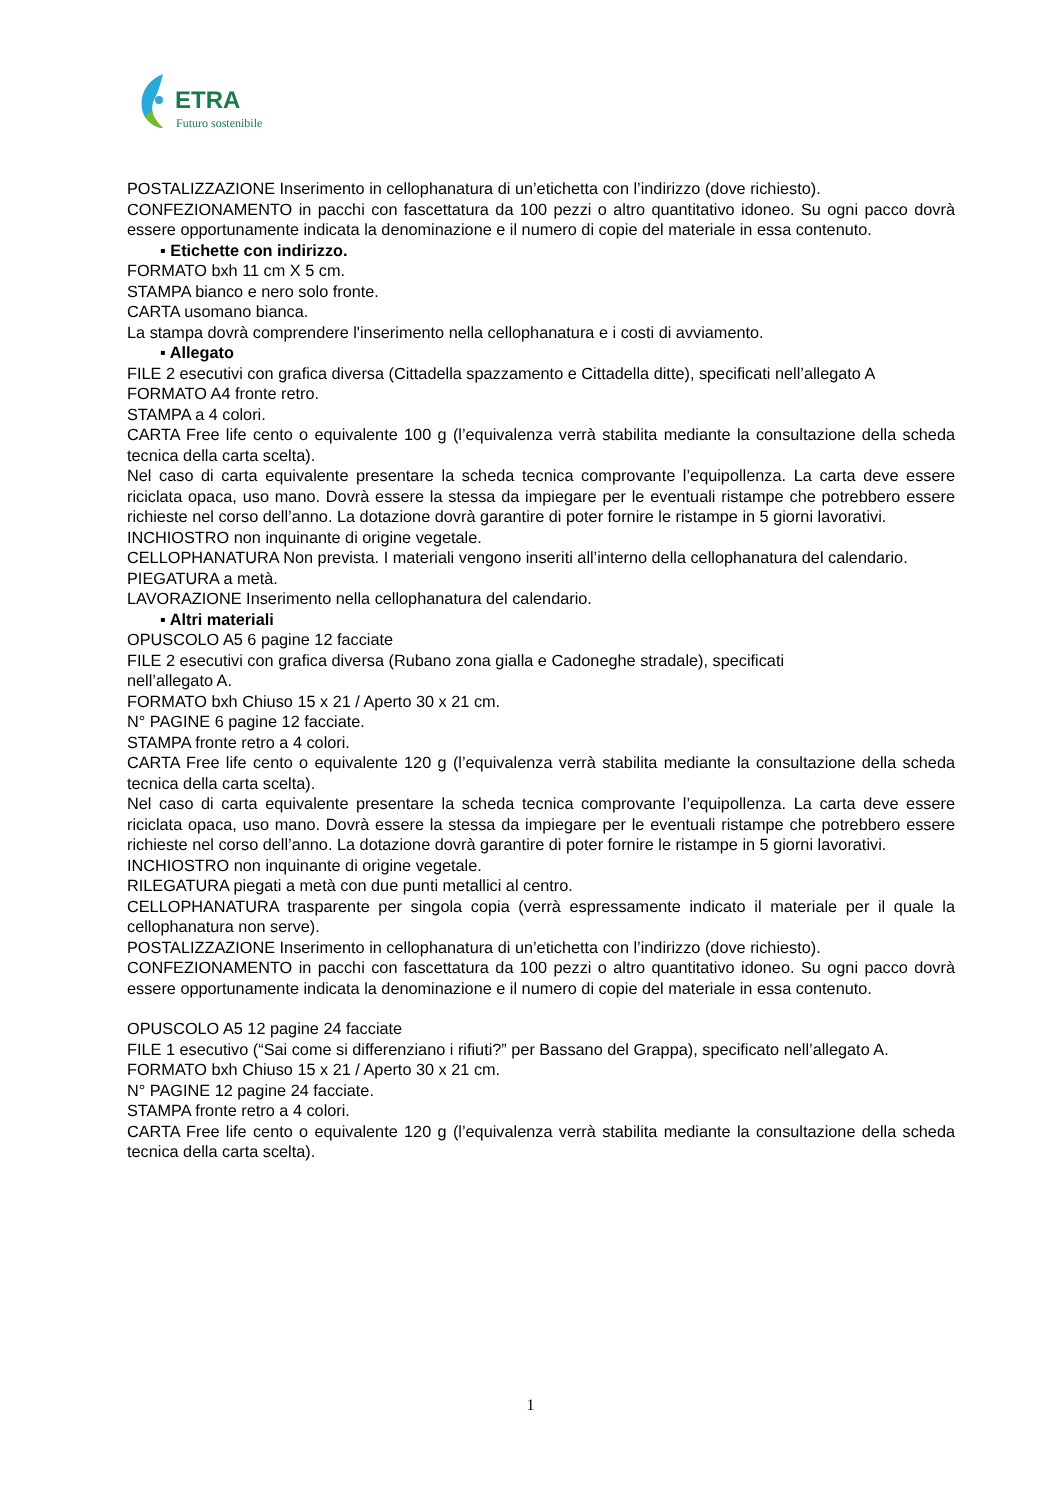ETRA
Futuro sostenibile
POSTALIZZAZIONE Inserimento in cellophanatura di un’etichetta con l’indirizzo (dove richiesto).
CONFEZIONAMENTO in pacchi con fascettatura da 100 pezzi o altro quantitativo idoneo. Su ogni pacco dovrà essere opportunamente indicata la denominazione e il numero di copie del materiale in essa contenuto.
▪ Etichette con indirizzo.
FORMATO bxh 11 cm X 5 cm.
STAMPA bianco e nero solo fronte.
CARTA usomano bianca.
La stampa dovrà comprendere l'inserimento nella cellophanatura e i costi di avviamento.
▪ Allegato
FILE 2 esecutivi con grafica diversa (Cittadella spazzamento e Cittadella ditte), specificati nell’allegato A
FORMATO A4 fronte retro.
STAMPA a 4 colori.
CARTA Free life cento o equivalente 100 g (l’equivalenza verrà stabilita mediante la consultazione della scheda tecnica della carta scelta).
Nel caso di carta equivalente presentare la scheda tecnica comprovante l’equipollenza. La carta deve essere riciclata opaca, uso mano. Dovrà essere la stessa da impiegare per le eventuali ristampe che potrebbero essere richieste nel corso dell’anno. La dotazione dovrà garantire di poter fornire le ristampe in 5 giorni lavorativi.
INCHIOSTRO non inquinante di origine vegetale.
CELLOPHANATURA Non prevista. I materiali vengono inseriti all’interno della cellophanatura del calendario.
PIEGATURA a metà.
LAVORAZIONE Inserimento nella cellophanatura del calendario.
▪ Altri materiali
OPUSCOLO A5 6 pagine 12 facciate
FILE 2 esecutivi con grafica diversa (Rubano zona gialla e Cadoneghe stradale), specificati
nell’allegato A.
FORMATO bxh Chiuso 15 x 21 / Aperto 30 x 21 cm.
N° PAGINE 6 pagine 12 facciate.
STAMPA fronte retro a 4 colori.
CARTA Free life cento o equivalente 120 g (l’equivalenza verrà stabilita mediante la consultazione della scheda tecnica della carta scelta).
Nel caso di carta equivalente presentare la scheda tecnica comprovante l’equipollenza. La carta deve essere riciclata opaca, uso mano. Dovrà essere la stessa da impiegare per le eventuali ristampe che potrebbero essere richieste nel corso dell’anno. La dotazione dovrà garantire di poter fornire le ristampe in 5 giorni lavorativi.
INCHIOSTRO non inquinante di origine vegetale.
RILEGATURA piegati a metà con due punti metallici al centro.
CELLOPHANATURA trasparente per singola copia (verrà espressamente indicato il materiale per il quale la cellophanatura non serve).
POSTALIZZAZIONE Inserimento in cellophanatura di un’etichetta con l’indirizzo (dove richiesto).
CONFEZIONAMENTO in pacchi con fascettatura da 100 pezzi o altro quantitativo idoneo. Su ogni pacco dovrà essere opportunamente indicata la denominazione e il numero di copie del materiale in essa contenuto.
OPUSCOLO A5 12 pagine 24 facciate
FILE 1 esecutivo (“Sai come si differenziano i rifiuti?” per Bassano del Grappa), specificato nell’allegato A.
FORMATO bxh Chiuso 15 x 21 / Aperto 30 x 21 cm.
N° PAGINE 12 pagine 24 facciate.
STAMPA fronte retro a 4 colori.
CARTA Free life cento o equivalente 120 g (l’equivalenza verrà stabilita mediante la consultazione della scheda tecnica della carta scelta).
1